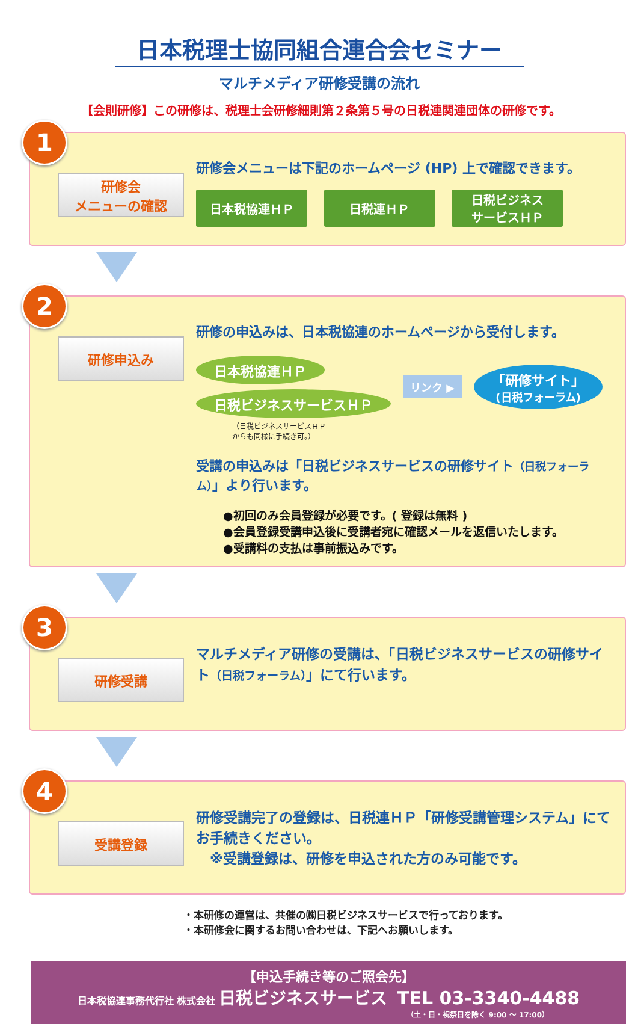日本税理士協同組合連合会セミナー
マルチメディア研修受講の流れ
【会則研修】この研修は、税理士会研修細則第２条第５号の日税連関連団体の研修です。
1
研修会
メニューの確認
研修会メニューは下記のホームページ (HP) 上で確認できます。
日本税協連ＨＰ 日税連ＨＰ 日税ビジネス
サービスＨＰ
2
研修申込み
研修の申込みは、日本税協連のホームページから受付します。
日本税協連ＨＰ
日税ビジネスサービスＨＰ
リンク ▶ 「研修サイト」
(日税フォーラム)
（日税ビジネスサービスＨＰ
からも同様に手続き可。）
受講の申込みは「日税ビジネスサービスの研修サイト（日税フォーラム）」より行います。
●初回のみ会員登録が必要です。( 登録は無料 )
●会員登録受講申込後に受講者宛に確認メールを返信いたします。
●受講料の支払は事前振込みです。
3
研修受講
マルチメディア研修の受講は、「日税ビジネスサービスの研修サイト（日税フォーラム）」にて行います。
4
受講登録
研修受講完了の登録は、日税連ＨＰ「研修受講管理システム」にてお手続きください。
　※受講登録は、研修を申込された方のみ可能です。
・本研修の運営は、共催の㈱日税ビジネスサービスで行っております。
・本研修会に関するお問い合わせは、下記へお願いします。
【申込手続き等のご照会先】
日本税協連事務代行社 株式会社 日税ビジネスサービス　TEL 03-3340-4488
（土・日・祝祭日を除く 9:00 ～ 17:00）